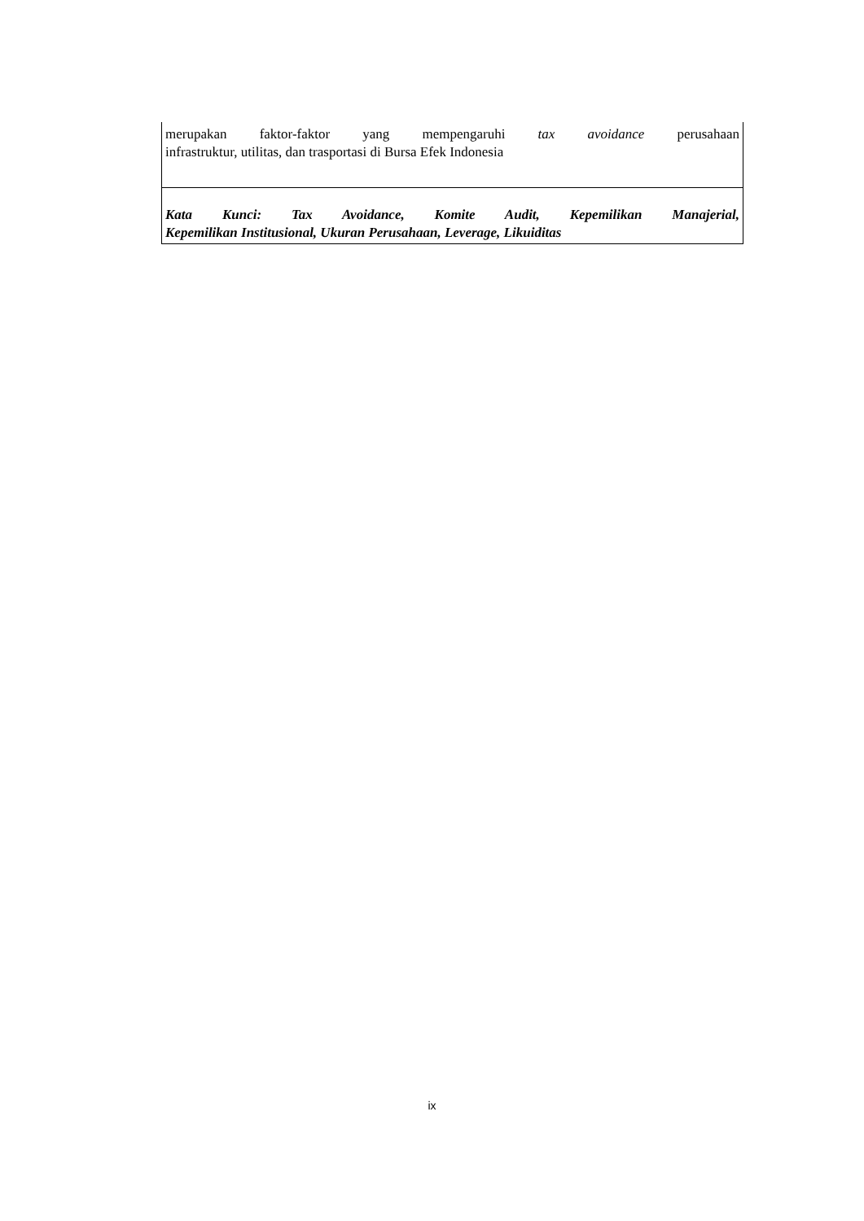merupakan faktor-faktor yang mempengaruhi tax avoidance perusahaan
infrastruktur, utilitas, dan trasportasi di Bursa Efek Indonesia
Kata Kunci: Tax Avoidance, Komite Audit, Kepemilikan Manajerial,
Kepemilikan Institusional, Ukuran Perusahaan, Leverage, Likuiditas
ix